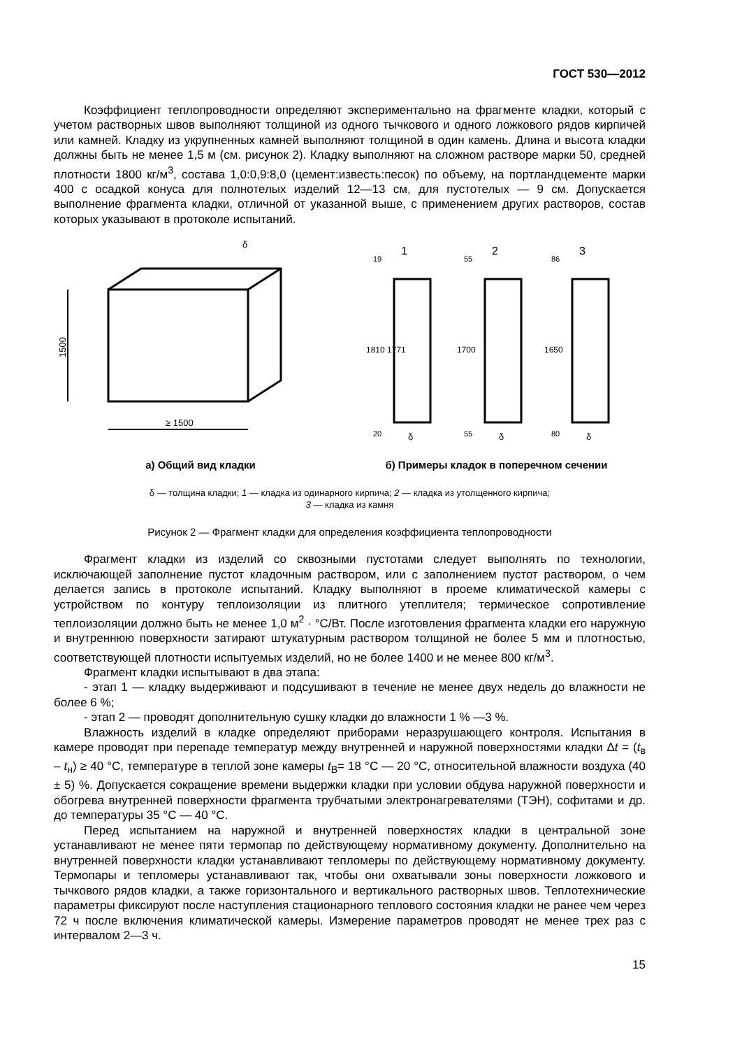ГОСТ 530—2012
Коэффициент теплопроводности определяют экспериментально на фрагменте кладки, который с учетом растворных швов выполняют толщиной из одного тычкового и одного ложкового рядов кирпичей или камней. Кладку из укрупненных камней выполняют толщиной в один камень. Длина и высота кладки должны быть не менее 1,5 м (см. рисунок 2). Кладку выполняют на сложном растворе марки 50, средней плотности 1800 кг/м<sup>3</sup>, состава 1,0:0,9:8,0 (цемент:известь:песок) по объему, на портландцементе марки 400 с осадкой конуса для полнотелых изделий 12—13 см, для пустотелых — 9 см. Допускается выполнение фрагмента кладки, отличной от указанной выше, с применением других растворов, состав которых указывают в протоколе испытаний.
1500
≥ 1500
δ
1
2
3
δ
δ
δ
1810 1771
1700
1650
19
20
55
55
86
80
а) Общий вид кладки б) Примеры кладок в поперечном сечении
δ — толщина кладки; 1 — кладка из одинарного кирпича; 2 — кладка из утолщенного кирпича;
3 — кладка из камня
Рисунок 2 — Фрагмент кладки для определения коэффициента теплопроводности
Фрагмент кладки из изделий со сквозными пустотами следует выполнять по технологии, исключающей заполнение пустот кладочным раствором, или с заполнением пустот раствором, о чем делается запись в протоколе испытаний. Кладку выполняют в проеме климатической камеры с устройством по контуру теплоизоляции из плитного утеплителя; термическое сопротивление теплоизоляции должно быть не менее 1,0 м<sup>2</sup> · °С/Вт. После изготовления фрагмента кладки его наружную и внутреннюю поверхности затирают штукатурным раствором толщиной не более 5 мм и плотностью, соответствующей плотности испытуемых изделий, но не более 1400 и не менее 800 кг/м<sup>3</sup>.
Фрагмент кладки испытывают в два этапа:
- этап 1 — кладку выдерживают и подсушивают в течение не менее двух недель до влажности не более 6 %;
- этап 2 — проводят дополнительную сушку кладки до влажности 1 % —3 %.
Влажность изделий в кладке определяют приборами неразрушающего контроля. Испытания в камере проводят при перепаде температур между внутренней и наружной поверхностями кладки Δt = (t<sub>в</sub> – t<sub>н</sub>) ≥ 40 °С, температуре в теплой зоне камеры t<sub>В</sub>= 18 °С — 20 °С, относительной влажности воздуха (40 ± 5) %. Допускается сокращение времени выдержки кладки при условии обдува наружной поверхности и обогрева внутренней поверхности фрагмента трубчатыми электронагревателями (ТЭН), софитами и др. до температуры 35 °С — 40 °С.
Перед испытанием на наружной и внутренней поверхностях кладки в центральной зоне устанавливают не менее пяти термопар по действующему нормативному документу. Дополнительно на внутренней поверхности кладки устанавливают тепломеры по действующему нормативному документу. Термопары и тепломеры устанавливают так, чтобы они охватывали зоны поверхности ложкового и тычкового рядов кладки, а также горизонтального и вертикального растворных швов. Теплотехнические параметры фиксируют после наступления стационарного теплового состояния кладки не ранее чем через 72 ч после включения климатической камеры. Измерение параметров проводят не менее трех раз с интервалом 2—3 ч.
15